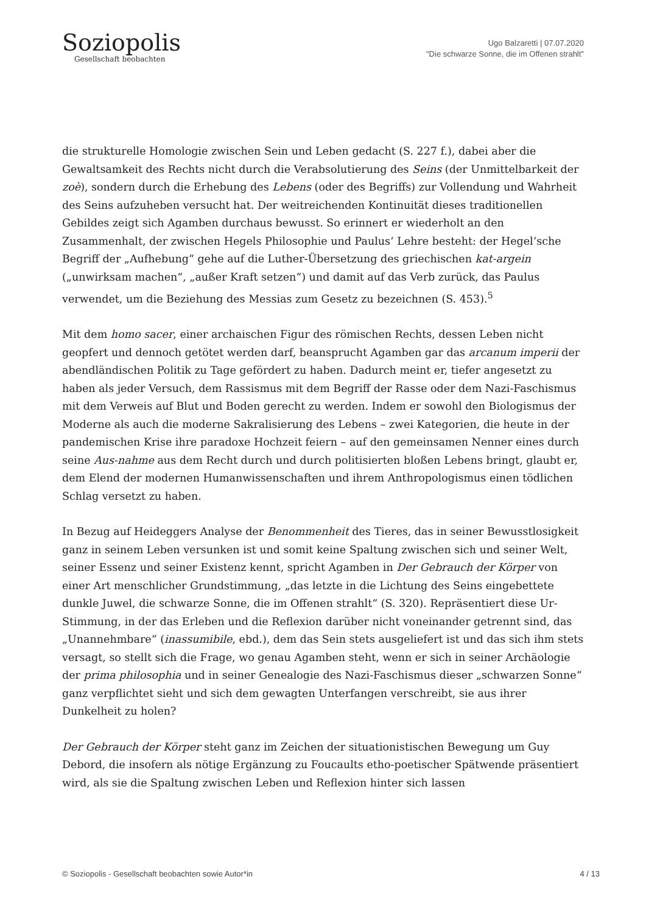Soziopolis
Gesellschaft beobachten
Ugo Balzaretti | 07.07.2020
"Die schwarze Sonne, die im Offenen strahlt"
die strukturelle Homologie zwischen Sein und Leben gedacht (S. 227 f.), dabei aber die Gewaltsamkeit des Rechts nicht durch die Verabsolutierung des Seins (der Unmittelbarkeit der zoè), sondern durch die Erhebung des Lebens (oder des Begriffs) zur Vollendung und Wahrheit des Seins aufzuheben versucht hat. Der weitreichenden Kontinuität dieses traditionellen Gebildes zeigt sich Agamben durchaus bewusst. So erinnert er wiederholt an den Zusammenhalt, der zwischen Hegels Philosophie und Paulus‘ Lehre besteht: der Hegel‘sche Begriff der „Aufhebung“ gehe auf die Luther-Übersetzung des griechischen kat-argein („unwirksam machen“, „außer Kraft setzen“) und damit auf das Verb zurück, das Paulus verwendet, um die Beziehung des Messias zum Gesetz zu bezeichnen (S. 453).<sup>5</sup>
Mit dem homo sacer, einer archaischen Figur des römischen Rechts, dessen Leben nicht geopfert und dennoch getötet werden darf, beansprucht Agamben gar das arcanum imperii der abendländischen Politik zu Tage gefördert zu haben. Dadurch meint er, tiefer angesetzt zu haben als jeder Versuch, dem Rassismus mit dem Begriff der Rasse oder dem Nazi-Faschismus mit dem Verweis auf Blut und Boden gerecht zu werden. Indem er sowohl den Biologismus der Moderne als auch die moderne Sakralisierung des Lebens – zwei Kategorien, die heute in der pandemischen Krise ihre paradoxe Hochzeit feiern – auf den gemeinsamen Nenner eines durch seine Aus-nahme aus dem Recht durch und durch politisierten bloßen Lebens bringt, glaubt er, dem Elend der modernen Humanwissenschaften und ihrem Anthropologismus einen tödlichen Schlag versetzt zu haben.
In Bezug auf Heideggers Analyse der Benommenheit des Tieres, das in seiner Bewusstlosigkeit ganz in seinem Leben versunken ist und somit keine Spaltung zwischen sich und seiner Welt, seiner Essenz und seiner Existenz kennt, spricht Agamben in Der Gebrauch der Körper von einer Art menschlicher Grundstimmung, „das letzte in die Lichtung des Seins eingebettete dunkle Juwel, die schwarze Sonne, die im Offenen strahlt“ (S. 320). Repräsentiert diese Ur-Stimmung, in der das Erleben und die Reflexion darüber nicht voneinander getrennt sind, das „Unannehmbare“ (inassumibile, ebd.), dem das Sein stets ausgeliefert ist und das sich ihm stets versagt, so stellt sich die Frage, wo genau Agamben steht, wenn er sich in seiner Archäologie der prima philosophia und in seiner Genealogie des Nazi-Faschismus dieser „schwarzen Sonne“ ganz verpflichtet sieht und sich dem gewagten Unterfangen verschreibt, sie aus ihrer Dunkelheit zu holen?
Der Gebrauch der Körper steht ganz im Zeichen der situationistischen Bewegung um Guy Debord, die insofern als nötige Ergänzung zu Foucaults etho-poetischer Spätwende präsentiert wird, als sie die Spaltung zwischen Leben und Reflexion hinter sich lassen
© Soziopolis - Gesellschaft beobachten sowie Autor*in 4 / 13